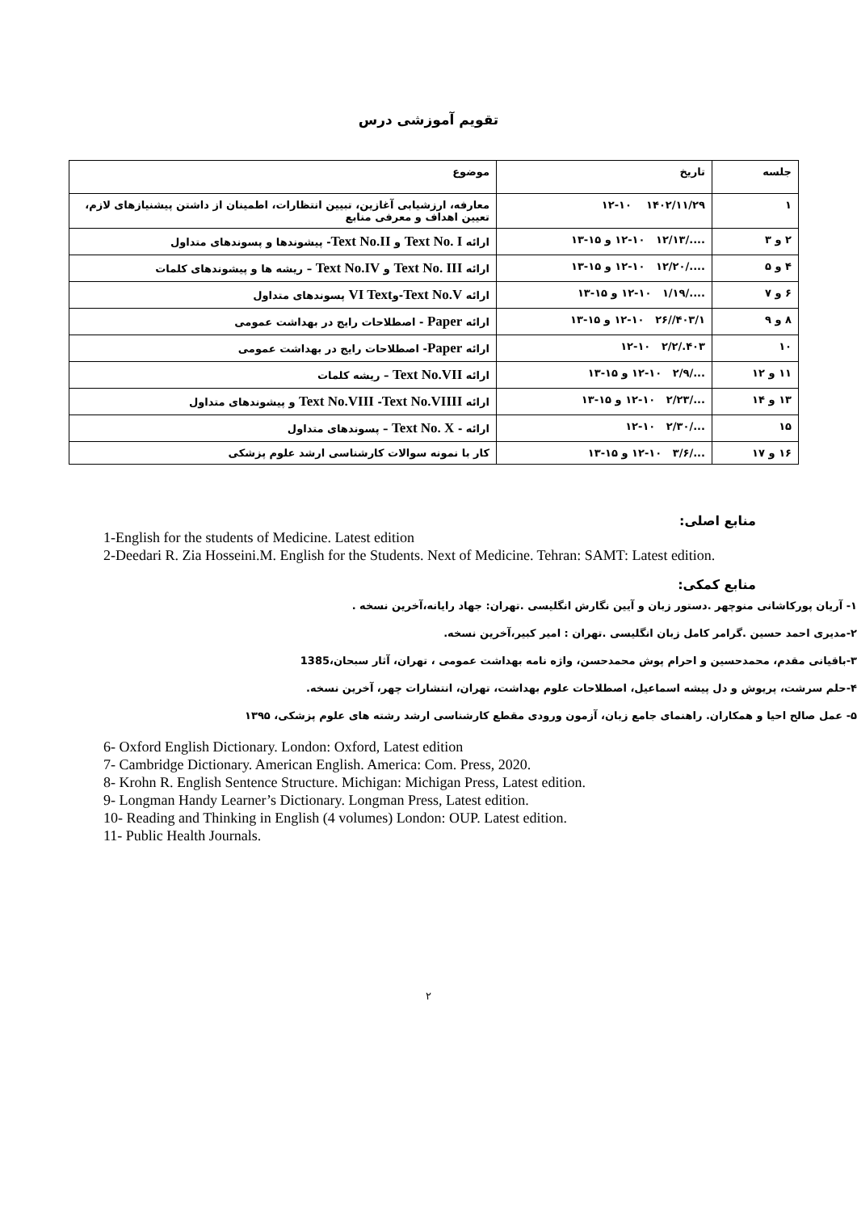تقویم آموزشی درس
| جلسه | تاریخ | موضوع |
| --- | --- | --- |
| ۱ | ۱۴۰۲/۱۱/۲۹ ۱۲-۱۰ | معارفه، ارزشیابی آغازین، تبیین انتظارات، اطمینان از داشتن پیشنیازهای لازم، تعیین اهداف و معرفی منابع |
| ۲ و ۳ | ..../۱۲/۱۳ ۱۲-۱۰ و ۱۵-۱۳ | ارائه Text No. I و Text No.II - پیشوندها و پسوندهای متداول |
| ۴ و ۵ | ..../۱۲/۲۰ ۱۲-۱۰ و ۱۵-۱۳ | ارائه Text No. III و Text No.IV – ریشه ها و پیشوندهای کلمات |
| ۶ و ۷ | ..../۱/۱۹ ۱۲-۱۰ و ۱۵-۱۳ | ارائه Text No.V -و VI Text پسوندهای متداول |
| ۸ و ۹ | ۴۰۳/۱//۲۶ ۱۲-۱۰ و ۱۵-۱۳ | ارائه Paper - اصطلاحات رایج در بهداشت عمومی |
| ۱۰ | ۴۰۳./۲/۲ ۱۲-۱۰ | ارائه Paper - اصطلاحات رایج در بهداشت عمومی |
| ۱۱ و ۱۲ | .../۲/۹ ۱۲-۱۰ و ۱۵-۱۳ | ارائه Text No.VII – ریشه کلمات |
| ۱۳ و ۱۴ | .../۲/۲۳ ۱۲-۱۰ و ۱۵-۱۳ | ارائه Text No.VIII - Text No.VIIII و پیشوندهای متداول |
| ۱۵ | .../۲/۳۰ ۱۲-۱۰ | ارائه - Text No. X – پسوندهای متداول |
| ۱۶ و ۱۷ | .../۳/۶ ۱۲-۱۰ و ۱۵-۱۳ | کار با نمونه سوالات کارشناسی ارشد علوم پزشکی |
منابع اصلی:
1-English for the students of Medicine. Latest edition
2-Deedari R. Zia Hosseini.M. English for the Students. Next of Medicine. Tehran: SAMT: Latest edition.
منابع کمکی:
۱- آریان پورکاشانی منوچهر .دستور زبان و آیین نگارش انگلیسی .تهران: جهاد رایانه،آخرین نسخه .
۲-مدیری احمد حسین .گرامر کامل زبان انگلیسی .تهران : امیر کبیر،آخرین نسخه.
۳-باقیانی مقدم، محمدحسین و احرام پوش محمدحسن، واژه نامه بهداشت عمومی ، تهران، آثار سبحان،1385
۴-حلم سرشت، پریوش و دل پیشه اسماعیل، اصطلاحات علوم بهداشت، تهران، انتشارات چهر، آخرین نسخه.
۵- عمل صالح احیا و همکاران. راهنمای جامع زبان، آزمون ورودی مقطع کارشناسی ارشد رشته های علوم پزشکی، ۱۳۹۵
6- Oxford English Dictionary. London: Oxford, Latest edition
7- Cambridge Dictionary. American English. America: Com. Press, 2020.
8- Krohn R. English Sentence Structure. Michigan: Michigan Press, Latest edition.
9- Longman Handy Learner’s Dictionary. Longman Press, Latest edition.
10- Reading and Thinking in English (4 volumes) London: OUP. Latest edition.
11- Public Health Journals.
۲